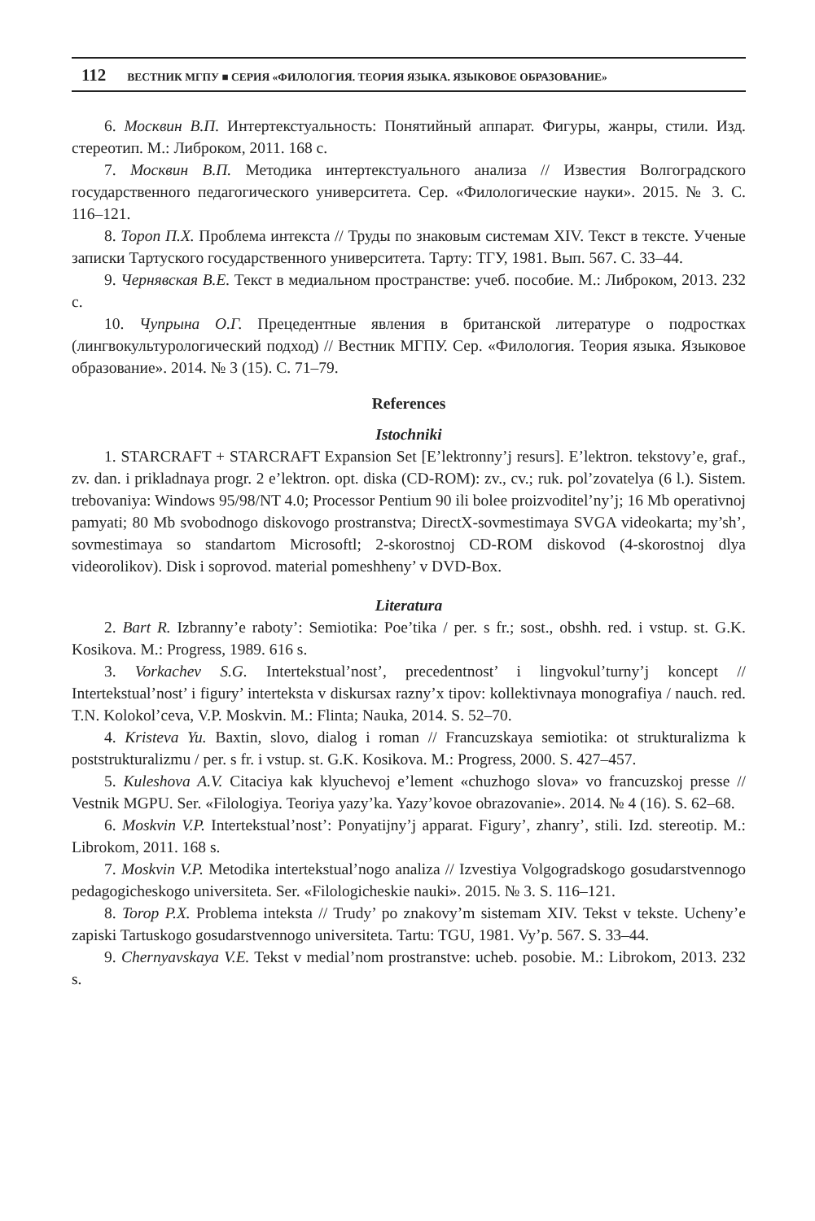112 ВЕСТНИК МГПУ ■ СЕРИЯ «ФИЛОЛОГИЯ. ТЕОРИЯ ЯЗЫКА. ЯЗЫКОВОЕ ОБРАЗОВАНИЕ»
6. Москвин В.П. Интертекстуальность: Понятийный аппарат. Фигуры, жанры, стили. Изд. стереотип. М.: Либроком, 2011. 168 с.
7. Москвин В.П. Методика интертекстуального анализа // Известия Волгоградского государственного педагогического университета. Сер. «Филологические науки». 2015. № 3. С. 116–121.
8. Тороп П.Х. Проблема интекста // Труды по знаковым системам XIV. Текст в тексте. Ученые записки Тартуского государственного университета. Тарту: ТГУ, 1981. Вып. 567. С. 33–44.
9. Чернявская В.Е. Текст в медиальном пространстве: учеб. пособие. М.: Либроком, 2013. 232 с.
10. Чупрына О.Г. Прецедентные явления в британской литературе о подростках (лингвокультурологический подход) // Вестник МГПУ. Сер. «Филология. Теория языка. Языковое образование». 2014. № 3 (15). С. 71–79.
References
Istochniki
1. STARCRAFT + STARCRAFT Expansion Set [E’lektronny’j resurs]. E’lektron. tekstovy’e, graf., zv. dan. i prikladnaya progr. 2 e’lektron. opt. diska (CD-ROM): zv., cv.; ruk. pol’zovatelya (6 l.). Sistem. trebovaniya: Windows 95/98/NT 4.0; Processor Pentium 90 ili bolee proizvoditel’ny’j; 16 Mb operativnoj pamyati; 80 Mb svobodnogo diskovogo prostranstva; DirectX-sovmestimaya SVGA videokarta; my’sh’, sovmestimaya so standartom Microsoftl; 2-skorostnoj CD-ROM diskovod (4-skorostnoj dlya videorolikov). Disk i soprovod. material pomeshheny’ v DVD-Box.
Literatura
2. Bart R. Izbranny’e raboty’: Semiotika: Poe’tika / per. s fr.; sost., obshh. red. i vstup. st. G.K. Kosikova. M.: Progress, 1989. 616 s.
3. Vorkachev S.G. Intertekstual’nost’, precedentnost’ i lingvokul’turny’j koncept // Intertekstual’nost’ i figury’ interteksta v diskursax razny’x tipov: kollektivnaya monografiya / nauch. red. T.N. Kolokol’ceva, V.P. Moskvin. M.: Flinta; Nauka, 2014. S. 52–70.
4. Kristeva Yu. Baxtin, slovo, dialog i roman // Francuzskaya semiotika: ot strukturalizma k poststrukturalizmu / per. s fr. i vstup. st. G.K. Kosikova. M.: Progress, 2000. S. 427–457.
5. Kuleshova A.V. Citaciya kak klyuchevoj e’lement «chuzhogo slova» vo francuzskoj presse // Vestnik MGPU. Ser. «Filologiya. Teoriya yazy’ka. Yazy’kovoe obrazovanie». 2014. № 4 (16). S. 62–68.
6. Moskvin V.P. Intertekstual’nost’: Ponyatijny’j apparat. Figury’, zhanry’, stili. Izd. stereotip. M.: Librokom, 2011. 168 s.
7. Moskvin V.P. Metodika intertekstual’nogo analiza // Izvestiya Volgogradskogo gosudarstvennogo pedagogicheskogo universiteta. Ser. «Filologicheskie nauki». 2015. № 3. S. 116–121.
8. Torop P.X. Problema inteksta // Trudy’ po znakovy’m sistemam XIV. Tekst v tekste. Ucheny’e zapiski Tartuskogo gosudarstvennogo universiteta. Tartu: TGU, 1981. Vy’p. 567. S. 33–44.
9. Chernyavskaya V.E. Tekst v medial’nom prostranstve: ucheb. posobie. M.: Librokom, 2013. 232 s.